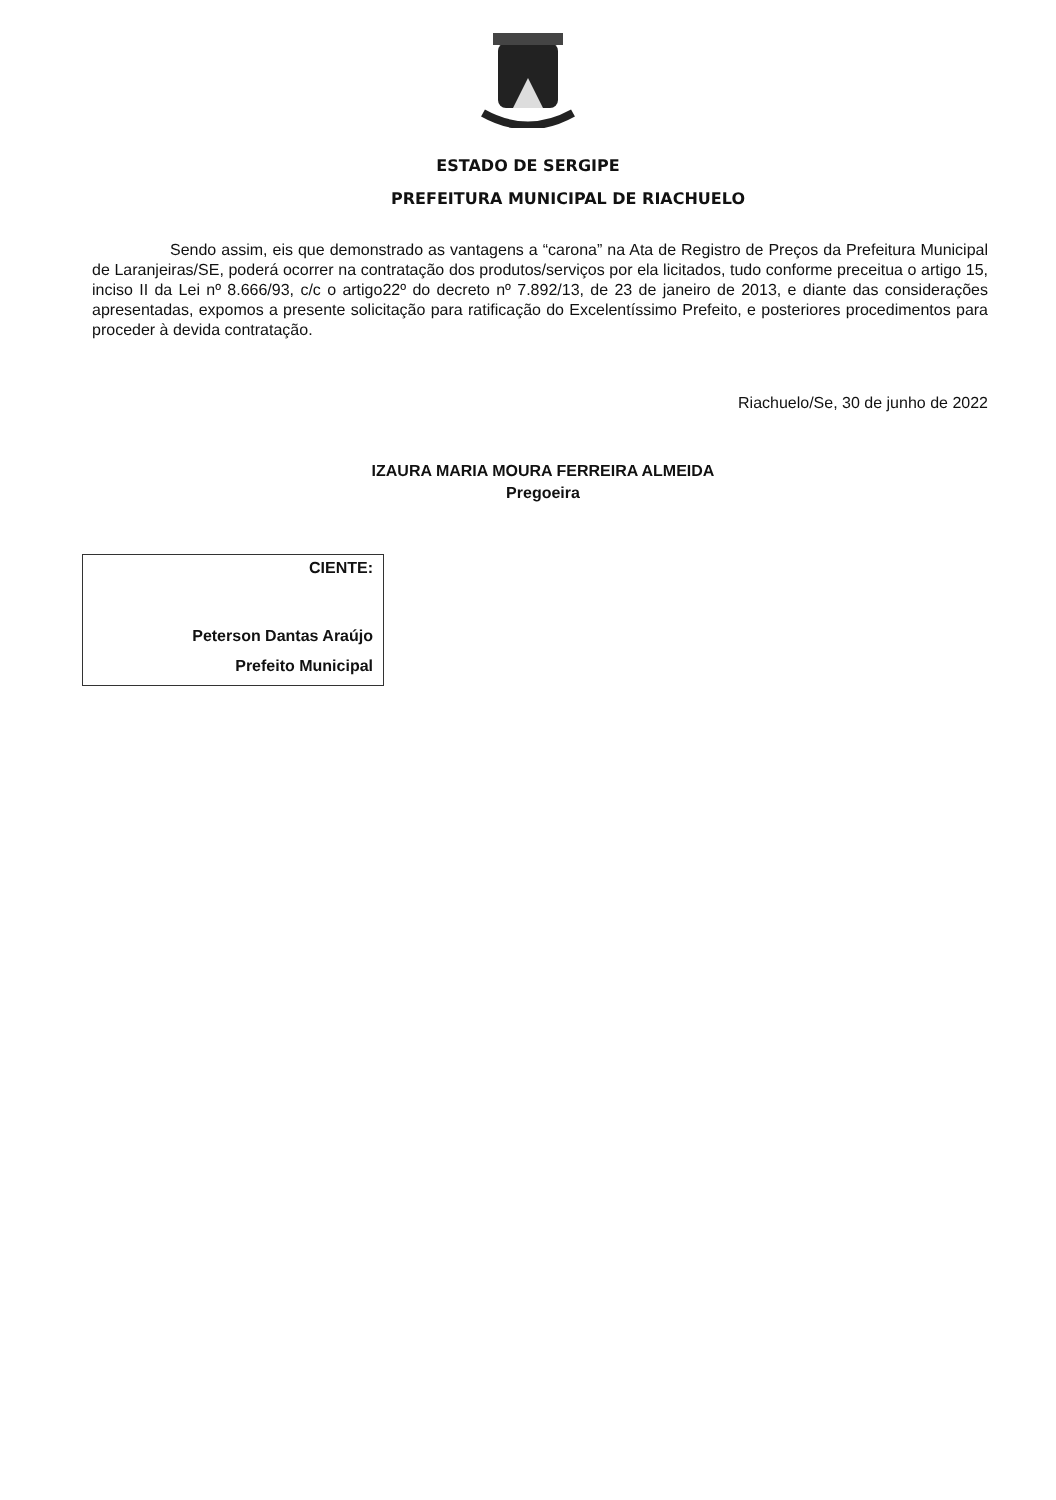ESTADO DE SERGIPE
PREFEITURA MUNICIPAL DE RIACHUELO
Sendo assim, eis que demonstrado as vantagens a “carona” na Ata de Registro de Preços da Prefeitura Municipal de Laranjeiras/SE, poderá ocorrer na contratação dos produtos/serviços por ela licitados, tudo conforme preceitua o artigo 15, inciso II da Lei nº 8.666/93, c/c o artigo22º do decreto nº 7.892/13, de 23 de janeiro de 2013, e diante das considerações apresentadas, expomos a presente solicitação para ratificação do Excelentíssimo Prefeito, e posteriores procedimentos para proceder à devida contratação.
Riachuelo/Se, 30 de junho de 2022
IZAURA MARIA MOURA FERREIRA ALMEIDA
Pregoeira
CIENTE:
Peterson Dantas Araújo
Prefeito Municipal